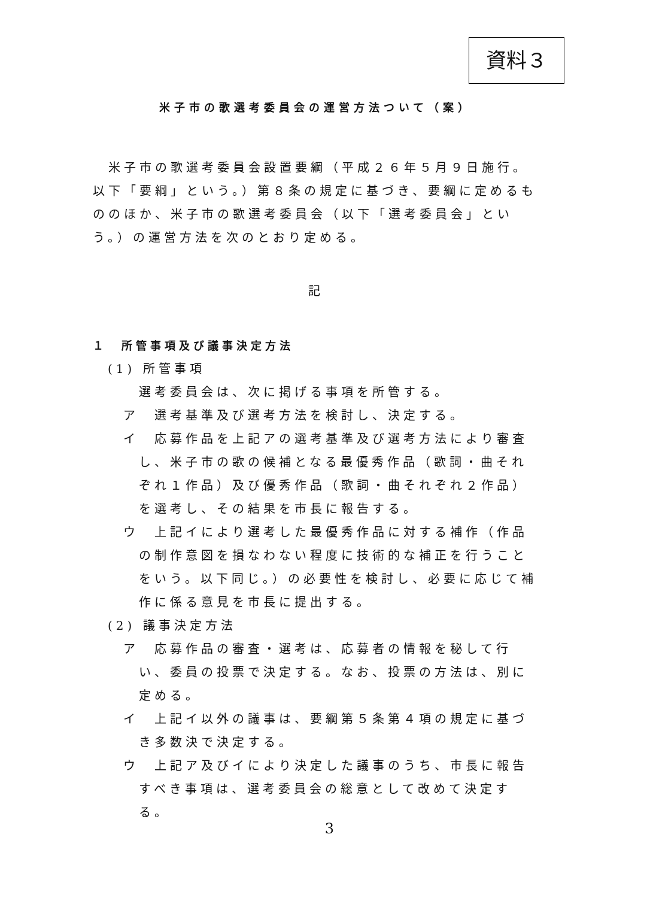資料３
米子市の歌選考委員会の運営方法ついて（案）
　米子市の歌選考委員会設置要綱（平成２６年５月９日施行。以下「要綱」という。）第８条の規定に基づき、要綱に定めるもののほか、米子市の歌選考委員会（以下「選考委員会」という。）の運営方法を次のとおり定める。
記
１　所管事項及び議事決定方法
(1) 所管事項
選考委員会は、次に掲げる事項を所管する。
ア　選考基準及び選考方法を検討し、決定する。
イ　応募作品を上記アの選考基準及び選考方法により審査し、米子市の歌の候補となる最優秀作品（歌詞・曲それぞれ１作品）及び優秀作品（歌詞・曲それぞれ２作品）を選考し、その結果を市長に報告する。
ウ　上記イにより選考した最優秀作品に対する補作（作品の制作意図を損なわない程度に技術的な補正を行うことをいう。以下同じ。）の必要性を検討し、必要に応じて補作に係る意見を市長に提出する。
(2) 議事決定方法
ア　応募作品の審査・選考は、応募者の情報を秘して行い、委員の投票で決定する。なお、投票の方法は、別に定める。
イ　上記イ以外の議事は、要綱第５条第４項の規定に基づき多数決で決定する。
ウ　上記ア及びイにより決定した議事のうち、市長に報告すべき事項は、選考委員会の総意として改めて決定する。
3